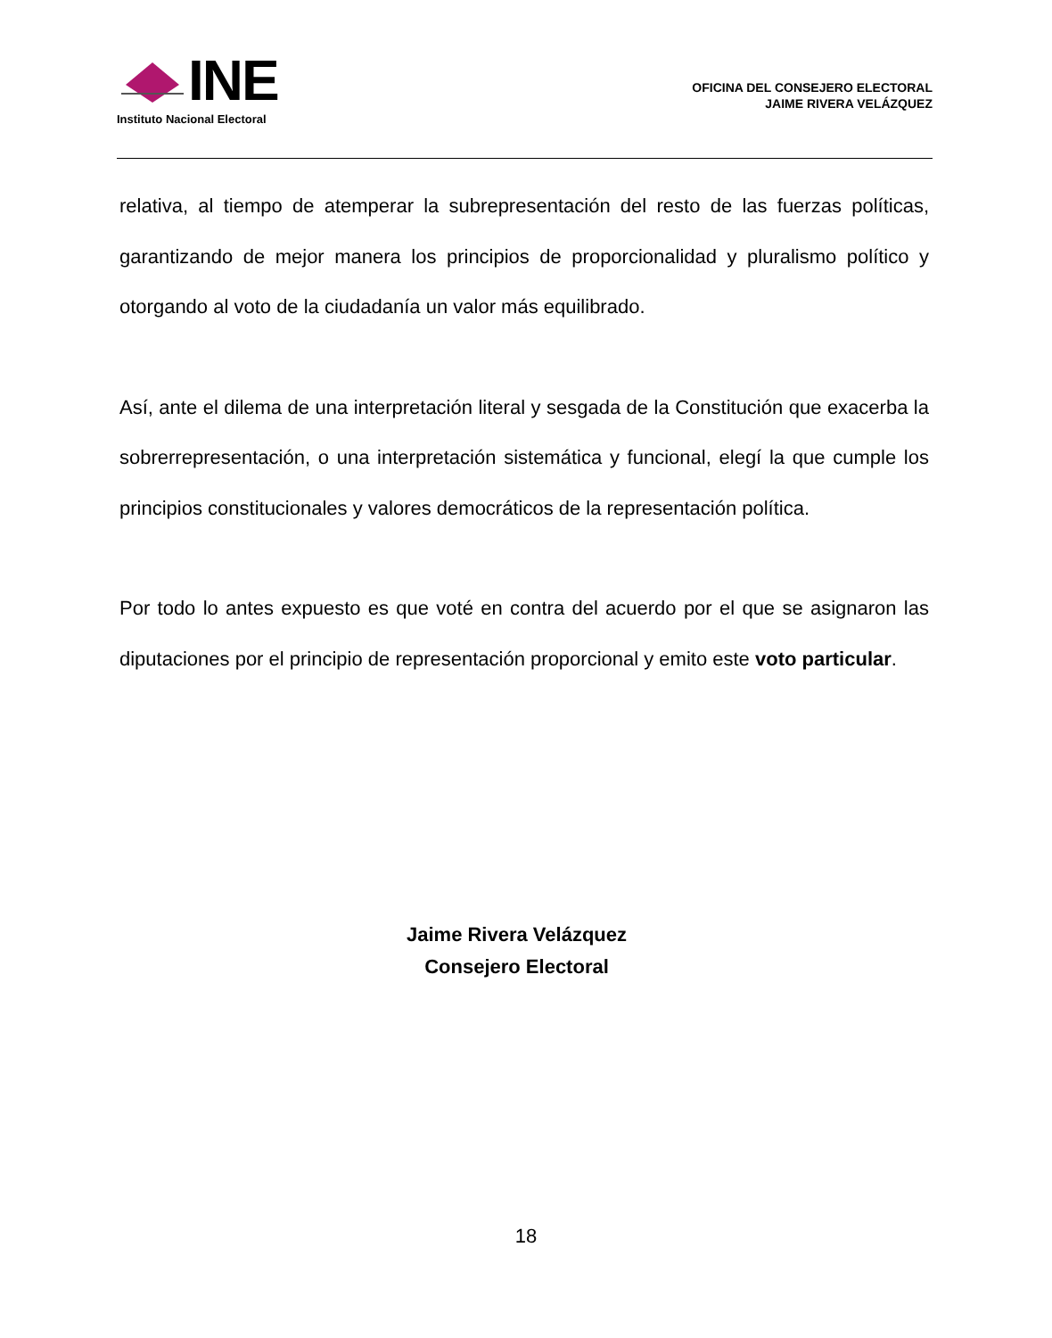INE
Instituto Nacional Electoral
OFICINA DEL CONSEJERO ELECTORAL
JAIME RIVERA VELÁZQUEZ
relativa, al tiempo de atemperar la subrepresentación del resto de las fuerzas políticas, garantizando de mejor manera los principios de proporcionalidad y pluralismo político y otorgando al voto de la ciudadanía un valor más equilibrado.
Así, ante el dilema de una interpretación literal y sesgada de la Constitución que exacerba la sobrerrepresentación, o una interpretación sistemática y funcional, elegí la que cumple los principios constitucionales y valores democráticos de la representación política.
Por todo lo antes expuesto es que voté en contra del acuerdo por el que se asignaron las diputaciones por el principio de representación proporcional y emito este voto particular.
Jaime Rivera Velázquez
Consejero Electoral
18